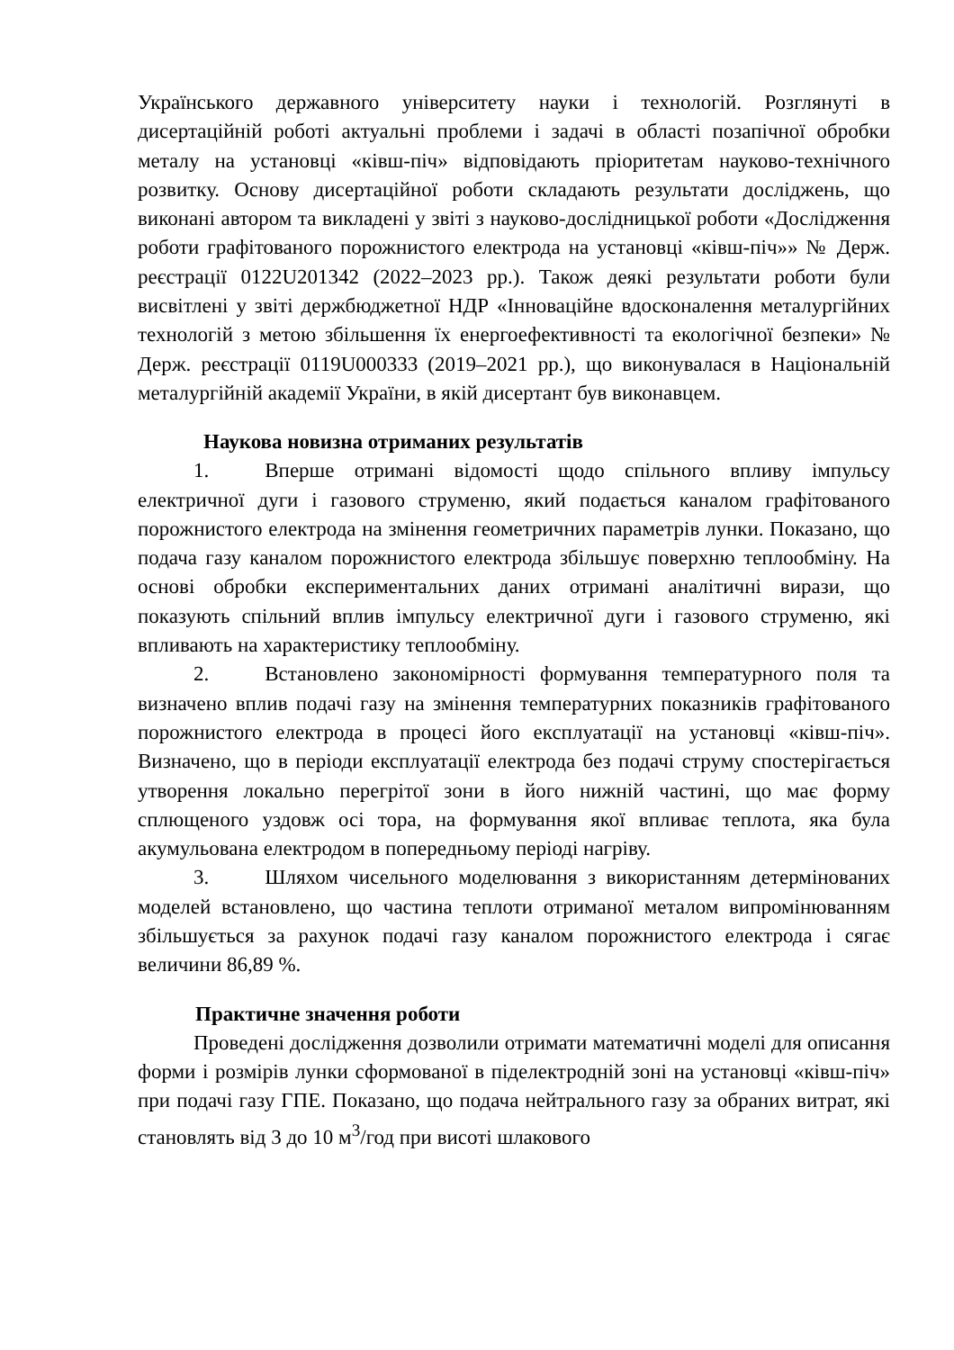Українського державного університету науки і технологій. Розглянуті в дисертаційній роботі актуальні проблеми і задачі в області позапічної обробки металу на установці «ківш-піч» відповідають пріоритетам науково-технічного розвитку. Основу дисертаційної роботи складають результати досліджень, що виконані автором та викладені у звіті з науково-дослідницької роботи «Дослідження роботи графітованого порожнистого електрода на установці «ківш-піч»» № Держ. реєстрації 0122U201342 (2022–2023 рр.). Також деякі результати роботи були висвітлені у звіті держбюджетної НДР «Інноваційне вдосконалення металургійних технологій з метою збільшення їх енергоефективності та екологічної безпеки» № Держ. реєстрації 0119U000333 (2019–2021 рр.), що виконувалася в Національній металургійній академії України, в якій дисертант був виконавцем.
Наукова новизна отриманих результатів
1. Вперше отримані відомості щодо спільного впливу імпульсу електричної дуги і газового струменю, який подається каналом графітованого порожнистого електрода на змінення геометричних параметрів лунки. Показано, що подача газу каналом порожнистого електрода збільшує поверхню теплообміну. На основі обробки експериментальних даних отримані аналітичні вирази, що показують спільний вплив імпульсу електричної дуги і газового струменю, які впливають на характеристику теплообміну.
2. Встановлено закономірності формування температурного поля та визначено вплив подачі газу на змінення температурних показників графітованого порожнистого електрода в процесі його експлуатації на установці «ківш-піч». Визначено, що в періоди експлуатації електрода без подачі струму спостерігається утворення локально перегрітої зони в його нижній частині, що має форму сплющеного уздовж осі тора, на формування якої впливає теплота, яка була акумульована електродом в попередньому періоді нагріву.
3. Шляхом чисельного моделювання з використанням детермінованих моделей встановлено, що частина теплоти отриманої металом випромінюванням збільшується за рахунок подачі газу каналом порожнистого електрода і сягає величини 86,89 %.
Практичне значення роботи
Проведені дослідження дозволили отримати математичні моделі для описання форми і розмірів лунки сформованої в піделектродній зоні на установці «ківш-піч» при подачі газу ГПЕ. Показано, що подача нейтрального газу за обраних витрат, які становлять від 3 до 10 м<sup>3</sup>/год при висоті шлакового